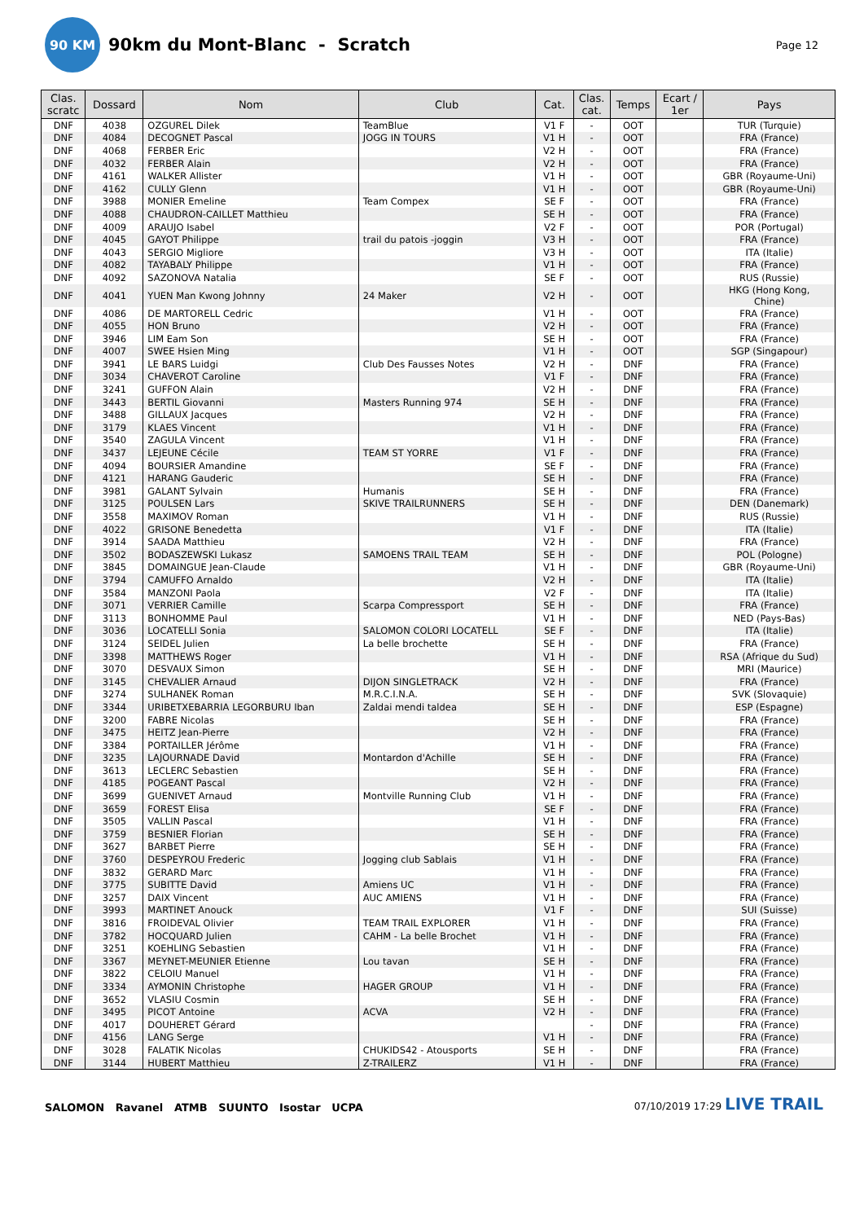90 KM
90km du Mont-Blanc - Scratch
Page 12
| Clas. scratc | Dossard | Nom | Club | Cat. | Clas. cat. | Temps | Ecart / 1er | Pays |
| --- | --- | --- | --- | --- | --- | --- | --- | --- |
| DNF | 4038 | OZGUREL Dilek | TeamBlue | V1 F | - | OOT | | TUR (Turquie) |
| DNF | 4084 | DECOGNET Pascal | JOGG IN TOURS | V1 H | - | OOT | | FRA (France) |
| DNF | 4068 | FERBER Eric | | V2 H | - | OOT | | FRA (France) |
| DNF | 4032 | FERBER Alain | | V2 H | - | OOT | | FRA (France) |
| DNF | 4161 | WALKER Allister | | V1 H | - | OOT | | GBR (Royaume-Uni) |
| DNF | 4162 | CULLY Glenn | | V1 H | - | OOT | | GBR (Royaume-Uni) |
| DNF | 3988 | MONIER Emeline | Team Compex | SE F | - | OOT | | FRA (France) |
| DNF | 4088 | CHAUDRON-CAILLET Matthieu | | SE H | - | OOT | | FRA (France) |
| DNF | 4009 | ARAUJO Isabel | | V2 F | - | OOT | | POR (Portugal) |
| DNF | 4045 | GAYOT Philippe | trail du patois -joggin | V3 H | - | OOT | | FRA (France) |
| DNF | 4043 | SERGIO Migliore | | V3 H | - | OOT | | ITA (Italie) |
| DNF | 4082 | TAYABALY Philippe | | V1 H | - | OOT | | FRA (France) |
| DNF | 4092 | SAZONOVA Natalia | | SE F | - | OOT | | RUS (Russie) |
| DNF | 4041 | YUEN Man Kwong Johnny | 24 Maker | V2 H | - | OOT | | HKG (Hong Kong, Chine) |
| DNF | 4086 | DE MARTORELL Cedric | | V1 H | - | OOT | | FRA (France) |
| DNF | 4055 | HON Bruno | | V2 H | - | OOT | | FRA (France) |
| DNF | 3946 | LIM Eam Son | | SE H | - | OOT | | FRA (France) |
| DNF | 4007 | SWEE Hsien Ming | | V1 H | - | OOT | | SGP (Singapour) |
| DNF | 3941 | LE BARS Luidgi | Club Des Fausses Notes | V2 H | - | DNF | | FRA (France) |
| DNF | 3034 | CHAVEROT Caroline | | V1 F | - | DNF | | FRA (France) |
| DNF | 3241 | GUFFON Alain | | V2 H | - | DNF | | FRA (France) |
| DNF | 3443 | BERTIL Giovanni | Masters Running 974 | SE H | - | DNF | | FRA (France) |
| DNF | 3488 | GILLAUX Jacques | | V2 H | - | DNF | | FRA (France) |
| DNF | 3179 | KLAES Vincent | | V1 H | - | DNF | | FRA (France) |
| DNF | 3540 | ZAGULA Vincent | | V1 H | - | DNF | | FRA (France) |
| DNF | 3437 | LEJEUNE Cécile | TEAM ST YORRE | V1 F | - | DNF | | FRA (France) |
| DNF | 4094 | BOURSIER Amandine | | SE F | - | DNF | | FRA (France) |
| DNF | 4121 | HARANG Gauderic | | SE H | - | DNF | | FRA (France) |
| DNF | 3981 | GALANT Sylvain | Humanis | SE H | - | DNF | | FRA (France) |
| DNF | 3125 | POULSEN Lars | SKIVE TRAILRUNNERS | SE H | - | DNF | | DEN (Danemark) |
| DNF | 3558 | MAXIMOV Roman | | V1 H | - | DNF | | RUS (Russie) |
| DNF | 4022 | GRISONE Benedetta | | V1 F | - | DNF | | ITA (Italie) |
| DNF | 3914 | SAADA Matthieu | | V2 H | - | DNF | | FRA (France) |
| DNF | 3502 | BODASZEWSKI Lukasz | SAMOENS TRAIL TEAM | SE H | - | DNF | | POL (Pologne) |
| DNF | 3845 | DOMAINGUE Jean-Claude | | V1 H | - | DNF | | GBR (Royaume-Uni) |
| DNF | 3794 | CAMUFFO Arnaldo | | V2 H | - | DNF | | ITA (Italie) |
| DNF | 3584 | MANZONI Paola | | V2 F | - | DNF | | ITA (Italie) |
| DNF | 3071 | VERRIER Camille | Scarpa Compressport | SE H | - | DNF | | FRA (France) |
| DNF | 3113 | BONHOMME Paul | | V1 H | - | DNF | | NED (Pays-Bas) |
| DNF | 3036 | LOCATELLI Sonia | SALOMON COLORI LOCATELL | SE F | - | DNF | | ITA (Italie) |
| DNF | 3124 | SEIDEL Julien | La belle brochette | SE H | - | DNF | | FRA (France) |
| DNF | 3398 | MATTHEWS Roger | | V1 H | - | DNF | | RSA (Afrique du Sud) |
| DNF | 3070 | DESVAUX Simon | | SE H | - | DNF | | MRI (Maurice) |
| DNF | 3145 | CHEVALIER Arnaud | DIJON SINGLETRACK | V2 H | - | DNF | | FRA (France) |
| DNF | 3274 | SULHANEK Roman | M.R.C.I.N.A. | SE H | - | DNF | | SVK (Slovaquie) |
| DNF | 3344 | URIBETXEBARRIA LEGORBURU Iban | Zaldai mendi taldea | SE H | - | DNF | | ESP (Espagne) |
| DNF | 3200 | FABRE Nicolas | | SE H | - | DNF | | FRA (France) |
| DNF | 3475 | HEITZ Jean-Pierre | | V2 H | - | DNF | | FRA (France) |
| DNF | 3384 | PORTAILLER Jérôme | | V1 H | - | DNF | | FRA (France) |
| DNF | 3235 | LAJOURNADE David | Montardon d'Achille | SE H | - | DNF | | FRA (France) |
| DNF | 3613 | LECLERC Sebastien | | SE H | - | DNF | | FRA (France) |
| DNF | 4185 | POGEANT Pascal | | V2 H | - | DNF | | FRA (France) |
| DNF | 3699 | GUENIVET Arnaud | Montville Running Club | V1 H | - | DNF | | FRA (France) |
| DNF | 3659 | FOREST Elisa | | SE F | - | DNF | | FRA (France) |
| DNF | 3505 | VALLIN Pascal | | V1 H | - | DNF | | FRA (France) |
| DNF | 3759 | BESNIER Florian | | SE H | - | DNF | | FRA (France) |
| DNF | 3627 | BARBET Pierre | | SE H | - | DNF | | FRA (France) |
| DNF | 3760 | DESPEYROU Frederic | Jogging club Sablais | V1 H | - | DNF | | FRA (France) |
| DNF | 3832 | GERARD Marc | | V1 H | - | DNF | | FRA (France) |
| DNF | 3775 | SUBITTE David | Amiens UC | V1 H | - | DNF | | FRA (France) |
| DNF | 3257 | DAIX Vincent | AUC AMIENS | V1 H | - | DNF | | FRA (France) |
| DNF | 3993 | MARTINET Anouck | | V1 F | - | DNF | | SUI (Suisse) |
| DNF | 3816 | FROIDEVAL Olivier | TEAM TRAIL EXPLORER | V1 H | - | DNF | | FRA (France) |
| DNF | 3782 | HOCQUARD Julien | CAHM - La belle Brochet | V1 H | - | DNF | | FRA (France) |
| DNF | 3251 | KOEHLING Sebastien | | V1 H | - | DNF | | FRA (France) |
| DNF | 3367 | MEYNET-MEUNIER Etienne | Lou tavan | SE H | - | DNF | | FRA (France) |
| DNF | 3822 | CELOIU Manuel | | V1 H | - | DNF | | FRA (France) |
| DNF | 3334 | AYMONIN Christophe | HAGER GROUP | V1 H | - | DNF | | FRA (France) |
| DNF | 3652 | VLASIU Cosmin | | SE H | - | DNF | | FRA (France) |
| DNF | 3495 | PICOT Antoine | ACVA | V2 H | - | DNF | | FRA (France) |
| DNF | 4017 | DOUHERET Gérard | | | - | DNF | | FRA (France) |
| DNF | 4156 | LANG Serge | | V1 H | - | DNF | | FRA (France) |
| DNF | 3028 | FALATIK Nicolas | CHUKIDS42 - Atousports | SE H | - | DNF | | FRA (France) |
| DNF | 3144 | HUBERT Matthieu | Z-TRAILERZ | V1 H | - | DNF | | FRA (France) |
SALOMON Ravanel ATMB SUUNTO Isostar UCPA
07/10/2019 17:29 LIVE TRAIL